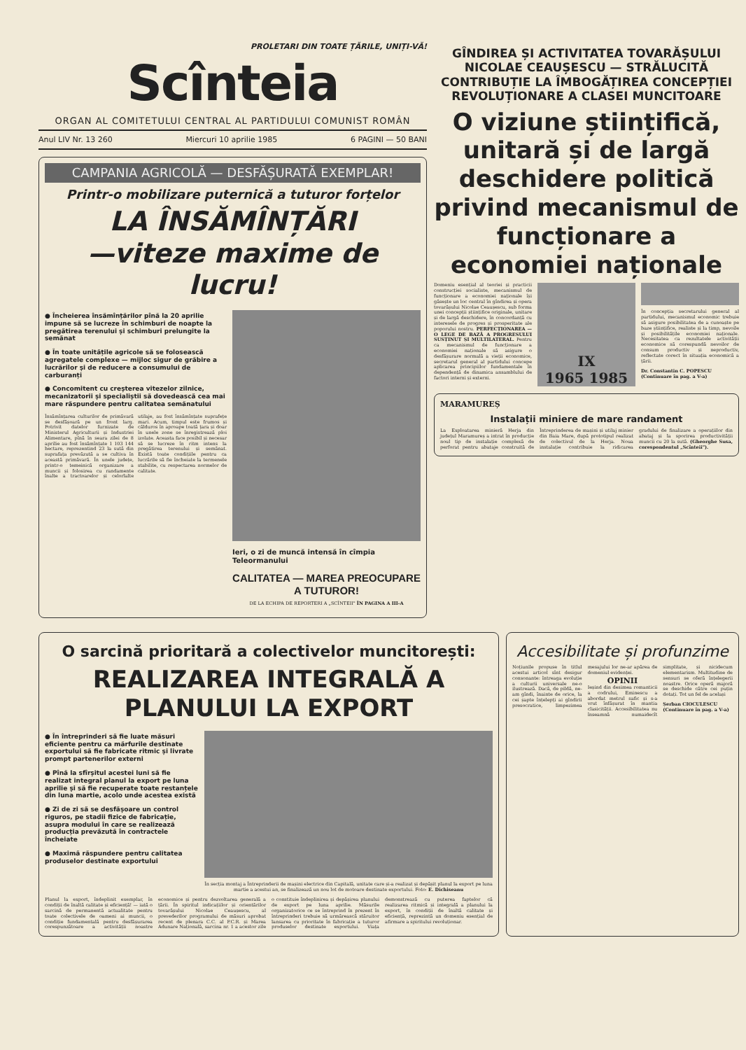PROLETARI DIN TOATE ȚĂRILE, UNIȚI-VĂ!
Scînteia
ORGAN AL COMITETULUI CENTRAL AL PARTIDULUI COMUNIST ROMÂN
Anul LIV Nr. 13 260 Miercuri 10 aprilie 1985 6 PAGINI — 50 BANI
CAMPANIA AGRICOLĂ — DESFĂȘURATĂ EXEMPLAR!
Printr-o mobilizare puternică a tuturor forțelor
LA ÎNSĂMÎNȚĂRI
—viteze maxime de lucru!
● Încheierea însămînțărilor pînă la 20 aprilie impune să se lucreze în schimburi de noapte la pregătirea terenului și schimburi prelungite la semănat
● În toate unitățile agricole să se folosească agregatele complexe — mijloc sigur de grăbire a lucrărilor și de reducere a consumului de carburanți
● Concomitent cu creșterea vitezelor zilnice, mecanizatorii și specialiștii să dovedească cea mai mare răspundere pentru calitatea semănatului
Însămînțarea culturilor de primăvară se desfășoară pe un front larg. Potrivit datelor furnizate de Ministerul Agriculturii și Industriei Alimentare, pînă în seara zilei de 8 aprilie au fost însămînțate 1 103 144 hectare, reprezentind 23 la sută din suprafața prevăzută a se cultiva în această primăvară. În unele județe, printr-o temeinică organizare a muncii și folosirea cu randamente înalte a tractoarelor și celorlalte utilaje, au fost însămînțate suprafețe mari. Acum, timpul este frumos și călduros în aproape toată țara și doar în unele zone se înregistrează ploi izolate. Aceasta face posibil și necesar să se lucreze în ritm intens la pregătirea terenului și semănat. Există toate condițiile pentru ca lucrările să fie încheiate la termenele stabilite, cu respectarea normelor de calitate.
Ieri, o zi de muncă intensă în cîmpia Teleormanului
CALITATEA — MAREA PREOCUPARE A TUTUROR!
DE LA ECHIPA DE REPORTERI A „SCÎNTEII" ÎN PAGINA A III-A
GÎNDIREA ȘI ACTIVITATEA TOVARĂȘULUI NICOLAE CEAUȘESCU — STRĂLUCITĂ CONTRIBUȚIE LA ÎMBOGĂȚIREA CONCEPȚIEI REVOLUȚIONARE A CLASEI MUNCITOARE
O viziune științifică, unitară și de largă deschidere politică privind mecanismul de funcționare a economiei naționale
Domeniu esențial al teoriei și practicii construcției socialiste, mecanismul de funcționare a economiei naționale își găsește un loc central în gîndirea și opera tovarășului Nicolae Ceaușescu, sub forma unei concepții științifice originale, unitare și de largă deschidere, în concordanță cu interesele de progres și prosperitate ale poporului nostru. PERFECȚIONAREA — O LEGE DE BAZĂ A PROGRESULUI SUSȚINUT ȘI MULTILATERAL. Pentru ca mecanismul de funcționare a economiei naționale să asigure o desfășurare normală a vieții economice, secretarul general al partidului concepe aplicarea principiilor fundamentale în dependență de dinamica ansamblului de factori interni și externi.
IX
1965 1985
În concepția secretarului general al partidului, mecanismul economic trebuie să asigure posibilitatea de a cunoaște pe baze științifice, realiste și la timp, nevoile și posibilitățile economiei naționale. Necesitatea ca rezultatele activității economice să corespundă nevoilor de consum productiv și neproductiv, reflectate corect în situația economică a țării.
Dr. Constantin C. POPESCU
(Continuare în pag. a V-a)
MARAMUREȘ
Instalații miniere de mare randament
La Exploatarea minieră Herja din județul Maramureș a intrat în producție noul tip de instalație complexă de perforat pentru abataje construită de Întreprinderea de mașini și utilaj minier din Baia Mare, după prototipul realizat de colectivul de la Herja. Noua instalație contribuie la ridicarea gradului de finalizare a operațiilor din abataj și la sporirea productivității muncii cu 20 la sută. (Gheorghe Susa, corespondentul „Scînteii").
O sarcină prioritară a colectivelor muncitorești:
REALIZAREA INTEGRALĂ A PLANULUI LA EXPORT
● În întreprinderi să fie luate măsuri eficiente pentru ca mărfurile destinate exportului să fie fabricate ritmic și livrate prompt partenerilor externi
● Pînă la sfîrșitul acestei luni să fie realizat integral planul la export pe luna aprilie și să fie recuperate toate restanțele din luna martie, acolo unde acestea există
● Zi de zi să se desfășoare un control riguros, pe stadii fizice de fabricație, asupra modului în care se realizează producția prevăzută în contractele încheiate
● Maximă răspundere pentru calitatea produselor destinate exportului
În secția montaj a Întreprinderii de mașini electrice din Capitală, unitate care și-a realizat și depășit planul la export pe luna martie a acestui an, se finalizează un nou lot de motoare destinate exportului. Foto: E. Dichiseanu
Planul la export, îndeplinit exemplar, în condiții de înaltă calitate și eficiență! — iată o sarcină de permanentă actualitate pentru toate colectivele de oameni ai muncii, o condiție fundamentală pentru desfășurarea corespunzătoare a activității noastre economice și pentru dezvoltarea generală a țării. În spiritul indicațiilor și orientărilor tovarășului Nicolae Ceaușescu, al prevederilor programului de măsuri aprobat recent de plenara C.C. al P.C.R. și Marea Adunare Națională, sarcina nr. 1 a acestor zile o constituie îndeplinirea și depășirea planului de export pe luna aprilie. Măsurile organizatorice ce se întreprind în prezent în întreprinderi trebuie să urmărească stăruitor lansarea cu prioritate în fabricație a tuturor produselor destinate exportului. Viața demonstrează cu puterea faptelor că realizarea ritmică și integrală a planului la export, în condiții de înaltă calitate și eficiență, reprezintă un domeniu esențial de afirmare a spiritului revoluționar.
Accesibilitate și profunzime
Noțiunile propuse în titlul acestui articol sînt desigur consonante: întreaga evoluție a culturii universale ne-o ilustrează. Dacă, de pildă, ne-am gîndi, înainte de orice, la cei șapte înțelepți ai gîndirii presocratice, limpezimea mesajului lor ne-ar apărea de domeniul evidenței.
OPINII
Ieșind din desimea romanticii a codrului, Eminescu a abordat metrul safic și s-a vrut înfășurat în mantia clasicității. Accesibilitatea nu înseamnă numaidecît simplitate, și nicidecum elementarism. Multitudine de sensuri se oferă înțelegerii noastre. Orice operă majoră se deschide către cei puțin dotați. Tot un fel de același
Șerban CIOCULESCU
(Continuare în pag. a V-a)